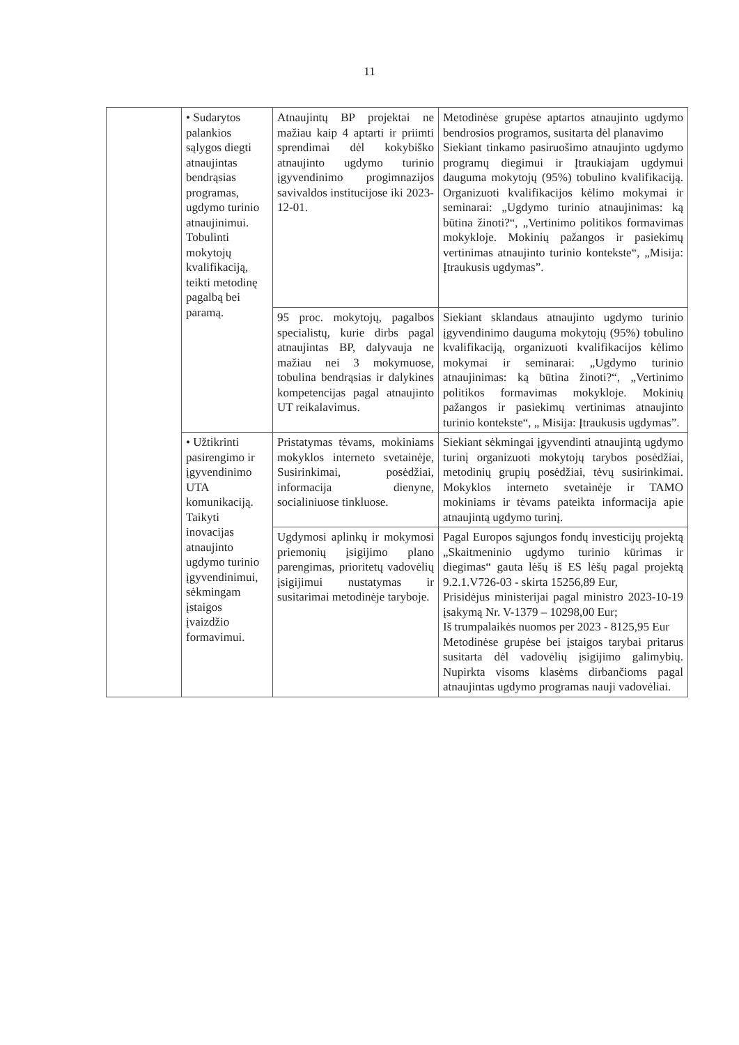11
| | • Sudarytos palankios sąlygos diegti atnaujintas bendrąsias programas, ugdymo turinio atnaujinimui. Tobulinti mokytojų kvalifikaciją, teikti metodinę pagalbą bei paramą. | Atnaujintų BP projektai ne mažiau kaip 4 aptarti ir priimti sprendimai dėl kokybiško atnaujinto ugdymo turinio įgyvendinimo progimnazijos savivaldos institucijose iki 2023-12-01. | Metodinėse grupėse aptartos atnaujinto ugdymo bendrosios programos, susitarta dėl planavimo Siekiant tinkamo pasiruošimo atnaujinto ugdymo programų diegimui ir Įtraukiajam ugdymui dauguma mokytojų (95%) tobulino kvalifikaciją. Organizuoti kvalifikacijos kėlimo mokymai ir seminarai: „Ugdymo turinio atnaujinimas: ką būtina žinoti?“, „Vertinimo politikos formavimas mokykloje. Mokinių pažangos ir pasiekimų vertinimas atnaujinto turinio kontekste“, „Misija: Įtraukusis ugdymas”. |
| | | 95 proc. mokytojų, pagalbos specialistų, kurie dirbs pagal atnaujintas BP, dalyvauja ne mažiau nei 3 mokymuose, tobulina bendrąsias ir dalykines kompetencijas pagal atnaujinto UT reikalavimus. | Siekiant sklandaus atnaujinto ugdymo turinio įgyvendinimo dauguma mokytojų (95%) tobulino kvalifikaciją, organizuoti kvalifikacijos kėlimo mokymai ir seminarai: „Ugdymo turinio atnaujinimas: ką būtina žinoti?“, „Vertinimo politikos formavimas mokykloje. Mokinių pažangos ir pasiekimų vertinimas atnaujinto turinio kontekste“, „ Misija: Įtraukusis ugdymas”. |
| | • Užtikrinti pasirengimo ir įgyvendinimo UTA komunikaciją. Taikyti inovacijas atnaujinto ugdymo turinio įgyvendinimui, sėkmingam įstaigos įvaizdžio formavimui. | Pristatymas tėvams, mokiniams mokyklos interneto svetainėje, Susirinkimai, posėdžiai, informacija dienyne, socialiniuose tinkluose. | Siekiant sėkmingai įgyvendinti atnaujintą ugdymo turinį organizuoti mokytojų tarybos posėdžiai, metodinių grupių posėdžiai, tėvų susirinkimai. Mokyklos interneto svetainėje ir TAMO mokiniams ir tėvams pateikta informacija apie atnaujintą ugdymo turinį. |
| | | Ugdymosi aplinkų ir mokymosi priemonių įsigijimo plano parengimas, prioritetų vadovėlių įsigijimui nustatymas ir susitarimai metodinėje taryboje. | Pagal Europos sąjungos fondų investicijų projektą „Skaitmeninio ugdymo turinio kūrimas ir diegimas“ gauta lėšų iš ES lėšų pagal projektą 9.2.1.V726-03 - skirta 15256,89 Eur, Prisidėjus ministerijai pagal ministro 2023-10-19 įsakymą Nr. V-1379 – 10298,00 Eur; Iš trumpalaikės nuomos per 2023 - 8125,95 Eur Metodinėse grupėse bei įstaigos tarybai pritarus susitarta dėl vadovėlių įsigijimo galimybių. Nupirkta visoms klasėms dirbančioms pagal atnaujintas ugdymo programas nauji vadovėliai. |